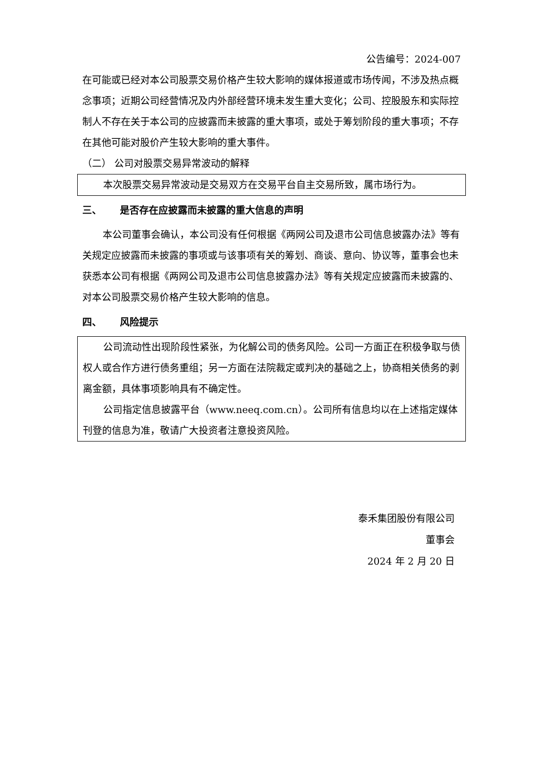公告编号：2024-007
在可能或已经对本公司股票交易价格产生较大影响的媒体报道或市场传闻，不涉及热点概念事项；近期公司经营情况及内外部经营环境未发生重大变化；公司、控股股东和实际控制人不存在关于本公司的应披露而未披露的重大事项，或处于筹划阶段的重大事项；不存在其他可能对股价产生较大影响的重大事件。
（二） 公司对股票交易异常波动的解释
本次股票交易异常波动是交易双方在交易平台自主交易所致，属市场行为。
三、 是否存在应披露而未披露的重大信息的声明
本公司董事会确认，本公司没有任何根据《两网公司及退市公司信息披露办法》等有关规定应披露而未披露的事项或与该事项有关的筹划、商谈、意向、协议等，董事会也未获悉本公司有根据《两网公司及退市公司信息披露办法》等有关规定应披露而未披露的、对本公司股票交易价格产生较大影响的信息。
四、 风险提示
公司流动性出现阶段性紧张，为化解公司的债务风险。公司一方面正在积极争取与债权人或合作方进行债务重组；另一方面在法院裁定或判决的基础之上，协商相关债务的剥离金额，具体事项影响具有不确定性。
公司指定信息披露平台（www.neeq.com.cn）。公司所有信息均以在上述指定媒体刊登的信息为准，敬请广大投资者注意投资风险。
泰禾集团股份有限公司
董事会
2024 年 2 月 20 日